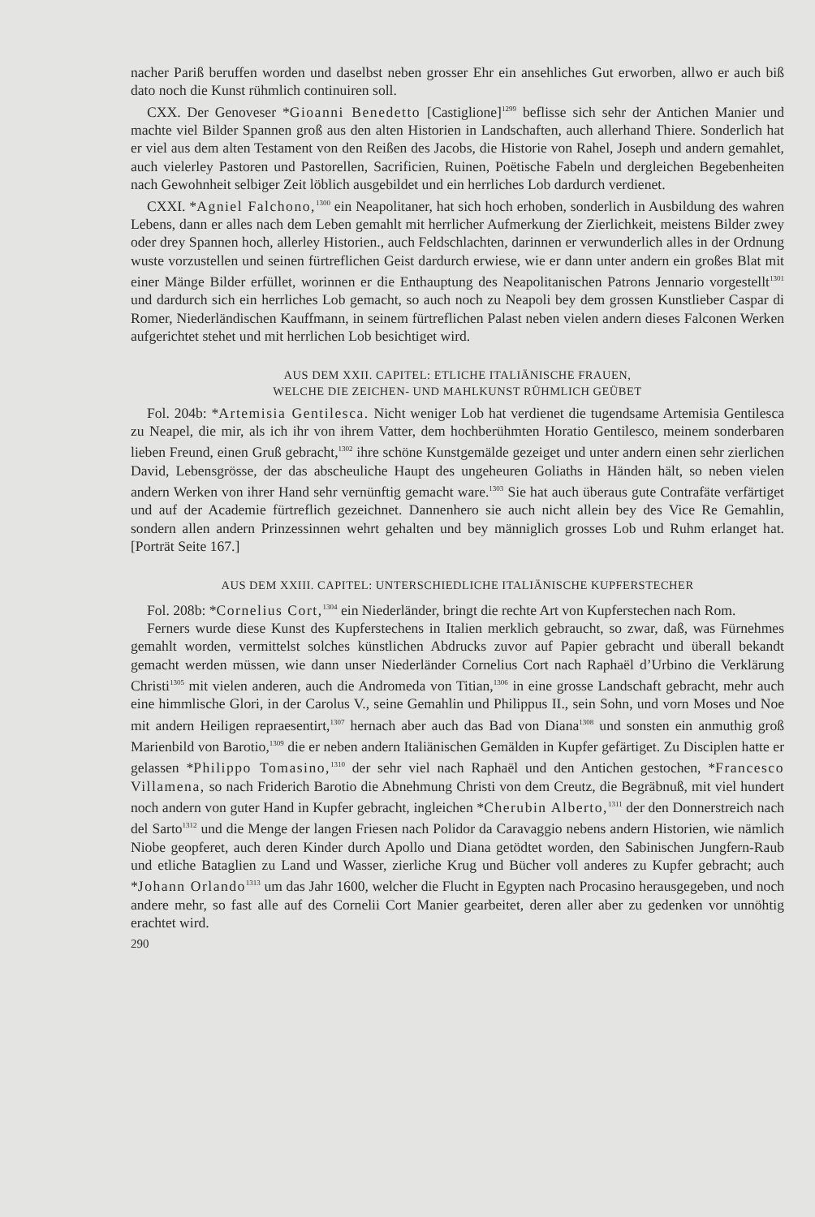nacher Pariß beruffen worden und daselbst neben grosser Ehr ein ansehliches Gut erworben, allwo er auch biß dato noch die Kunst rühmlich continuiren soll.
CXX. Der Genoveser *Gioanni Benedetto [Castiglione]<sup>1299</sup> beflisse sich sehr der Antichen Manier und machte viel Bilder Spannen groß aus den alten Historien in Landschaften, auch allerhand Thiere. Sonderlich hat er viel aus dem alten Testament von den Reißen des Jacobs, die Historie von Rahel, Joseph und andern gemahlet, auch vielerley Pastoren und Pastorellen, Sacrificien, Ruinen, Poëtische Fabeln und dergleichen Begebenheiten nach Gewohnheit selbiger Zeit löblich ausgebildet und ein herrliches Lob dardurch verdienet.
CXXI. *Agniel Falchono,<sup>1300</sup> ein Neapolitaner, hat sich hoch erhoben, sonderlich in Ausbildung des wahren Lebens, dann er alles nach dem Leben gemahlt mit herrlicher Aufmerkung der Zierlichkeit, meistens Bilder zwey oder drey Spannen hoch, allerley Historien., auch Feldschlachten, darinnen er verwunderlich alles in der Ordnung wuste vorzustellen und seinen fürtreflichen Geist dardurch erwiese, wie er dann unter andern ein großes Blat mit einer Mänge Bilder erfüllet, worinnen er die Enthauptung des Neapolitanischen Patrons Jennario vorgestellt<sup>1301</sup> und dardurch sich ein herrliches Lob gemacht, so auch noch zu Neapoli bey dem grossen Kunstlieber Caspar di Romer, Niederländischen Kauffmann, in seinem fürtreflichen Palast neben vielen andern dieses Falconen Werken aufgerichtet stehet und mit herrlichen Lob besichtiget wird.
AUS DEM XXII. CAPITEL: ETLICHE ITALIÄNISCHE FRAUEN,
WELCHE DIE ZEICHEN- UND MAHLKUNST RÜHMLICH GEÜBET
Fol. 204b: *Artemisia Gentilesca. Nicht weniger Lob hat verdienet die tugendsame Artemisia Gentilesca zu Neapel, die mir, als ich ihr von ihrem Vatter, dem hochberühmten Horatio Gentilesco, meinem sonderbaren lieben Freund, einen Gruß gebracht,<sup>1302</sup> ihre schöne Kunstgemälde gezeiget und unter andern einen sehr zierlichen David, Lebensgrösse, der das abscheuliche Haupt des ungeheuren Goliaths in Händen hält, so neben vielen andern Werken von ihrer Hand sehr vernünftig gemacht ware.<sup>1303</sup> Sie hat auch überaus gute Contrafäte verfärtiget und auf der Academie fürtreflich gezeichnet. Dannenhero sie auch nicht allein bey des Vice Re Gemahlin, sondern allen andern Prinzessinnen wehrt gehalten und bey männiglich grosses Lob und Ruhm erlanget hat. [Porträt Seite 167.]
AUS DEM XXIII. CAPITEL: UNTERSCHIEDLICHE ITALIÄNISCHE KUPFERSTECHER
Fol. 208b: *Cornelius Cort,<sup>1304</sup> ein Niederländer, bringt die rechte Art von Kupferstechen nach Rom.
Ferners wurde diese Kunst des Kupferstechens in Italien merklich gebraucht, so zwar, daß, was Fürnehmes gemahlt worden, vermittelst solches künstlichen Abdrucks zuvor auf Papier gebracht und überall bekandt gemacht werden müssen, wie dann unser Niederländer Cornelius Cort nach Raphaël d’Urbino die Verklärung Christi<sup>1305</sup> mit vielen anderen, auch die Andromeda von Titian,<sup>1306</sup> in eine grosse Landschaft gebracht, mehr auch eine himmlische Glori, in der Carolus V., seine Gemahlin und Philippus II., sein Sohn, und vorn Moses und Noe mit andern Heiligen repraesentirt,<sup>1307</sup> hernach aber auch das Bad von Diana<sup>1308</sup> und sonsten ein anmuthig groß Marienbild von Barotio,<sup>1309</sup> die er neben andern Italiänischen Gemälden in Kupfer gefärtiget. Zu Disciplen hatte er gelassen *Philippo Tomasino,<sup>1310</sup> der sehr viel nach Raphaël und den Antichen gestochen, *Francesco Villamena, so nach Friderich Barotio die Abnehmung Christi von dem Creutz, die Begräbnuß, mit viel hundert noch andern von guter Hand in Kupfer gebracht, ingleichen *Cherubin Alberto,<sup>1311</sup> der den Donnerstreich nach del Sarto<sup>1312</sup> und die Menge der langen Friesen nach Polidor da Caravaggio nebens andern Historien, wie nämlich Niobe geopferet, auch deren Kinder durch Apollo und Diana getödtet worden, den Sabinischen Jungfern-Raub und etliche Bataglien zu Land und Wasser, zierliche Krug und Bücher voll anderes zu Kupfer gebracht; auch *Johann Orlando<sup>1313</sup> um das Jahr 1600, welcher die Flucht in Egypten nach Procasino herausgegeben, und noch andere mehr, so fast alle auf des Cornelii Cort Manier gearbeitet, deren aller aber zu gedenken vor unnöhtig erachtet wird.
290